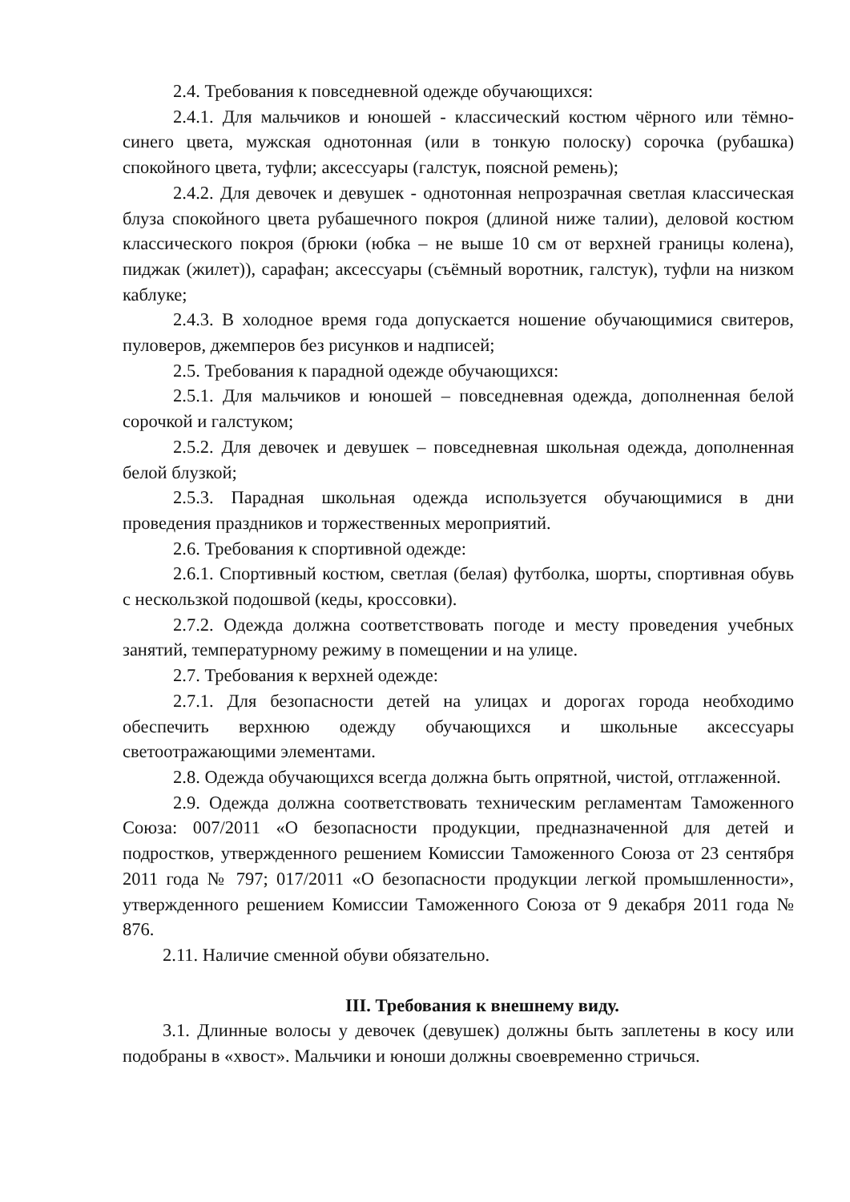2.4. Требования к повседневной одежде обучающихся:
2.4.1. Для мальчиков и юношей - классический костюм чёрного или тёмно-синего цвета, мужская однотонная (или в тонкую полоску) сорочка (рубашка) спокойного цвета, туфли; аксессуары (галстук, поясной ремень);
2.4.2. Для девочек и девушек - однотонная непрозрачная светлая классическая блуза спокойного цвета рубашечного покроя (длиной ниже талии), деловой костюм классического покроя (брюки (юбка – не выше 10 см от верхней границы колена), пиджак (жилет)), сарафан; аксессуары (съёмный воротник, галстук), туфли на низком каблуке;
2.4.3. В холодное время года допускается ношение обучающимися свитеров, пуловеров, джемперов без рисунков и надписей;
2.5. Требования к парадной одежде обучающихся:
2.5.1. Для мальчиков и юношей – повседневная одежда, дополненная белой сорочкой и галстуком;
2.5.2. Для девочек и девушек – повседневная школьная одежда, дополненная белой блузкой;
2.5.3. Парадная школьная одежда используется обучающимися в дни проведения праздников и торжественных мероприятий.
2.6. Требования к спортивной одежде:
2.6.1. Спортивный костюм, светлая (белая) футболка, шорты, спортивная обувь с нескользкой подошвой (кеды, кроссовки).
2.7.2. Одежда должна соответствовать погоде и месту проведения учебных занятий, температурному режиму в помещении и на улице.
2.7. Требования к верхней одежде:
2.7.1. Для безопасности детей на улицах и дорогах города необходимо обеспечить верхнюю одежду обучающихся и школьные аксессуары светоотражающими элементами.
2.8. Одежда обучающихся всегда должна быть опрятной, чистой, отглаженной.
2.9. Одежда должна соответствовать техническим регламентам Таможенного Союза: 007/2011 «О безопасности продукции, предназначенной для детей и подростков, утвержденного решением Комиссии Таможенного Союза от 23 сентября 2011 года № 797; 017/2011 «О безопасности продукции легкой промышленности», утвержденного решением Комиссии Таможенного Союза от 9 декабря 2011 года № 876.
2.11. Наличие сменной обуви обязательно.
III. Требования к внешнему виду.
3.1. Длинные волосы у девочек (девушек) должны быть заплетены в косу или подобраны в «хвост». Мальчики и юноши должны своевременно стричься.